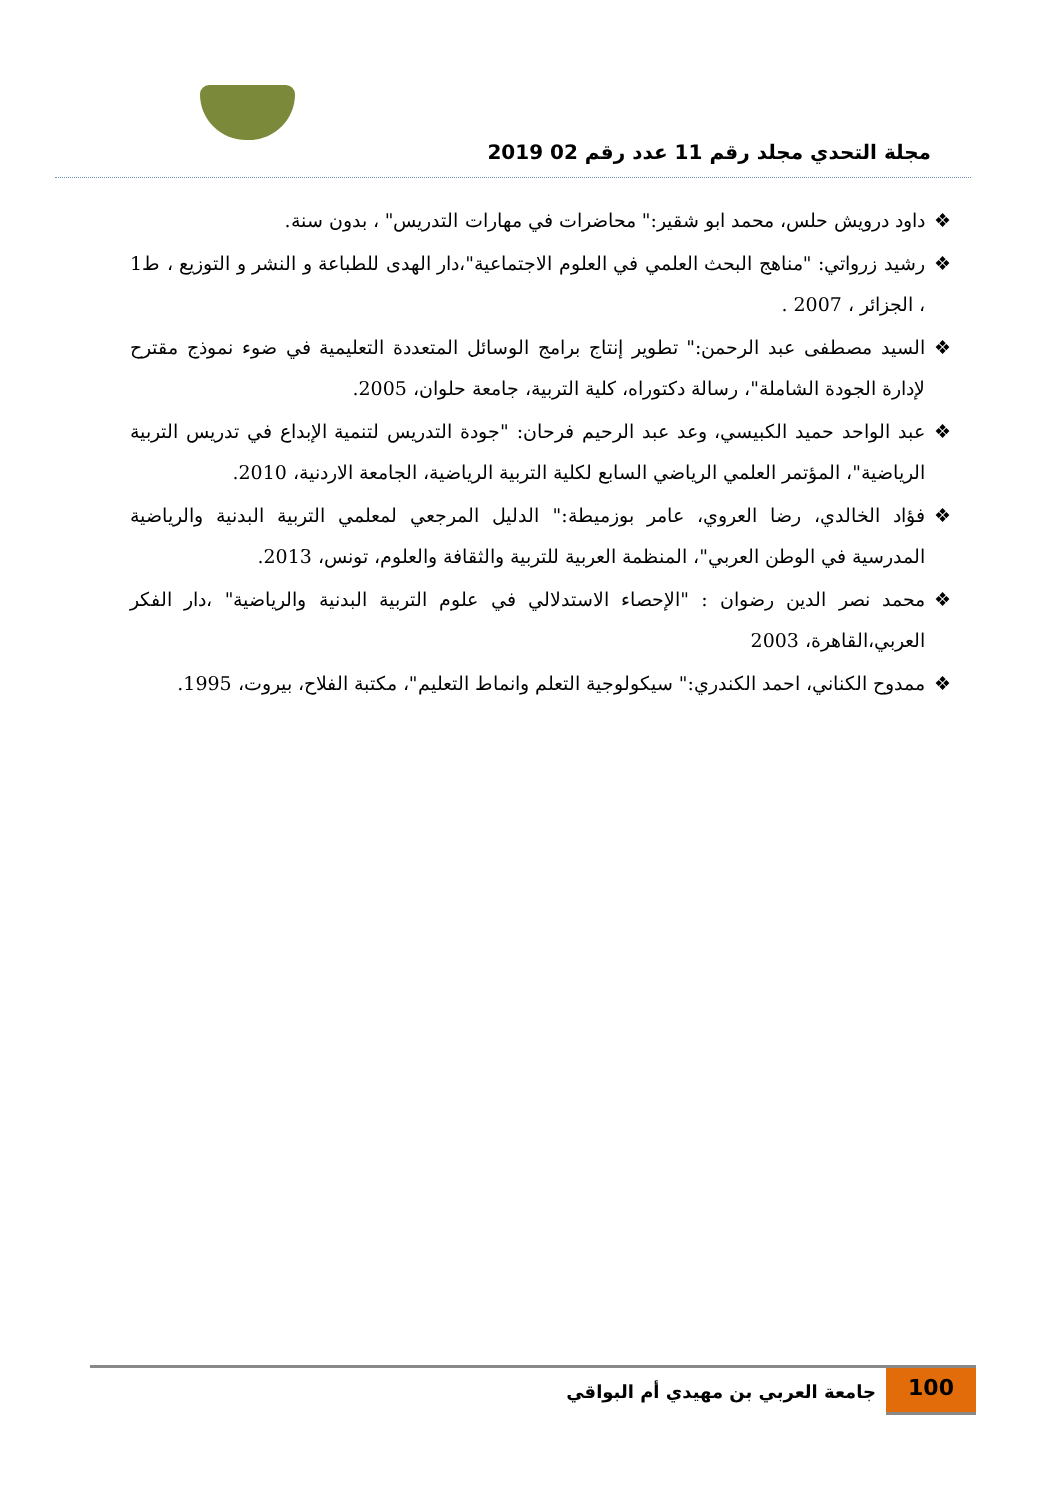مجلة التحدي مجلد رقم 11 عدد رقم 02 2019
❖ داود درويش حلس، محمد ابو شقير:" محاضرات في مهارات التدريس" ، بدون سنة.
❖ رشيد زرواتي: "مناهج البحث العلمي في العلوم الاجتماعية"،دار الهدى للطباعة و النشر و التوزيع ، ط1 ، الجزائر ، 2007 .
❖ السيد مصطفى عبد الرحمن:" تطوير إنتاج برامج الوسائل المتعددة التعليمية في ضوء نموذج مقترح لإدارة الجودة الشاملة"، رسالة دكتوراه، كلية التربية، جامعة حلوان، 2005.
❖ عبد الواحد حميد الكبيسي، وعد عبد الرحيم فرحان: "جودة التدريس لتنمية الإبداع في تدريس التربية الرياضية"، المؤتمر العلمي الرياضي السابع لكلية التربية الرياضية، الجامعة الاردنية، 2010.
❖ فؤاد الخالدي، رضا العروي، عامر بوزميطة:" الدليل المرجعي لمعلمي التربية البدنية والرياضية المدرسية في الوطن العربي"، المنظمة العربية للتربية والثقافة والعلوم، تونس، 2013.
❖ محمد نصر الدين رضوان : "الإحصاء الاستدلالي في علوم التربية البدنية والرياضية" ،دار الفكر العربي،القاهرة، 2003
❖ ممدوح الكناني، احمد الكندري:" سيكولوجية التعلم وانماط التعليم"، مكتبة الفلاح، بيروت، 1995.
100
جامعة العربي بن مهيدي أم البواقي